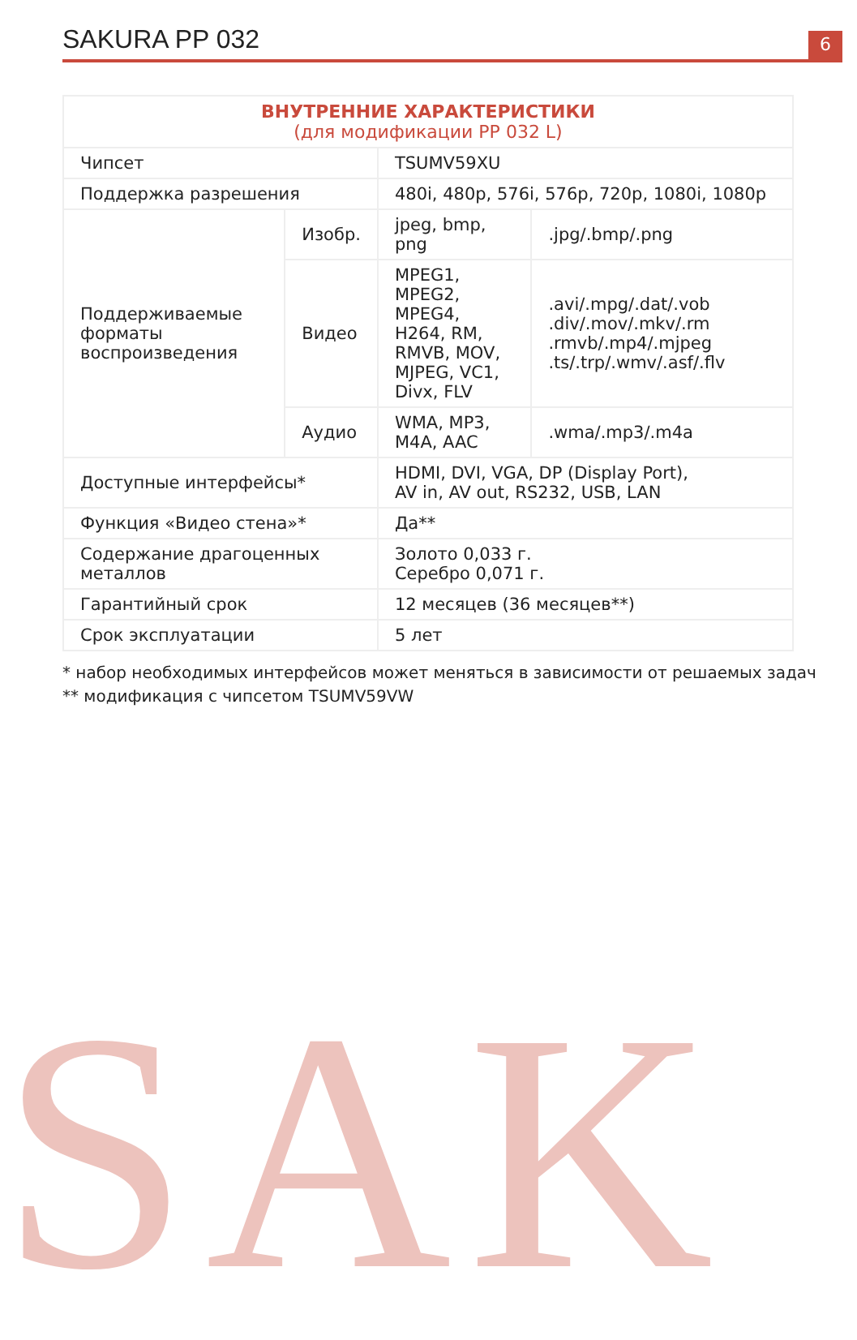SAK
SAKURA PP 032
6
| ВНУТРЕННИЕ ХАРАКТЕРИСТИКИ (для модификации PP 032 L) | | | |
| --- | --- | --- | --- |
| Чипсет | | TSUMV59XU | |
| Поддержка разрешения | | 480i, 480p, 576i, 576p, 720p, 1080i, 1080p | |
| Поддерживаемые форматы воспроизведения | Изобр. | jpeg, bmp, png | .jpg/.bmp/.png |
| | Видео | MPEG1, MPEG2, MPEG4, H264, RM, RMVB, MOV, MJPEG, VC1, Divx, FLV | .avi/.mpg/.dat/.vob .div/.mov/.mkv/.rm .rmvb/.mp4/.mjpeg .ts/.trp/.wmv/.asf/.flv |
| | Аудио | WMA, MP3, M4A, AAC | .wma/.mp3/.m4a |
| Доступные интерфейсы* | | HDMI, DVI, VGA, DP (Display Port), AV in, AV out, RS232, USB, LAN | |
| Функция «Видео стена»* | | Да** | |
| Содержание драгоценных металлов | | Золото 0,033 г. Серебро 0,071 г. | |
| Гарантийный срок | | 12 месяцев (36 месяцев**) | |
| Срок эксплуатации | | 5 лет | |
* набор необходимых интерфейсов может меняться в зависимости от решаемых задач
** модификация с чипсетом TSUMV59VW